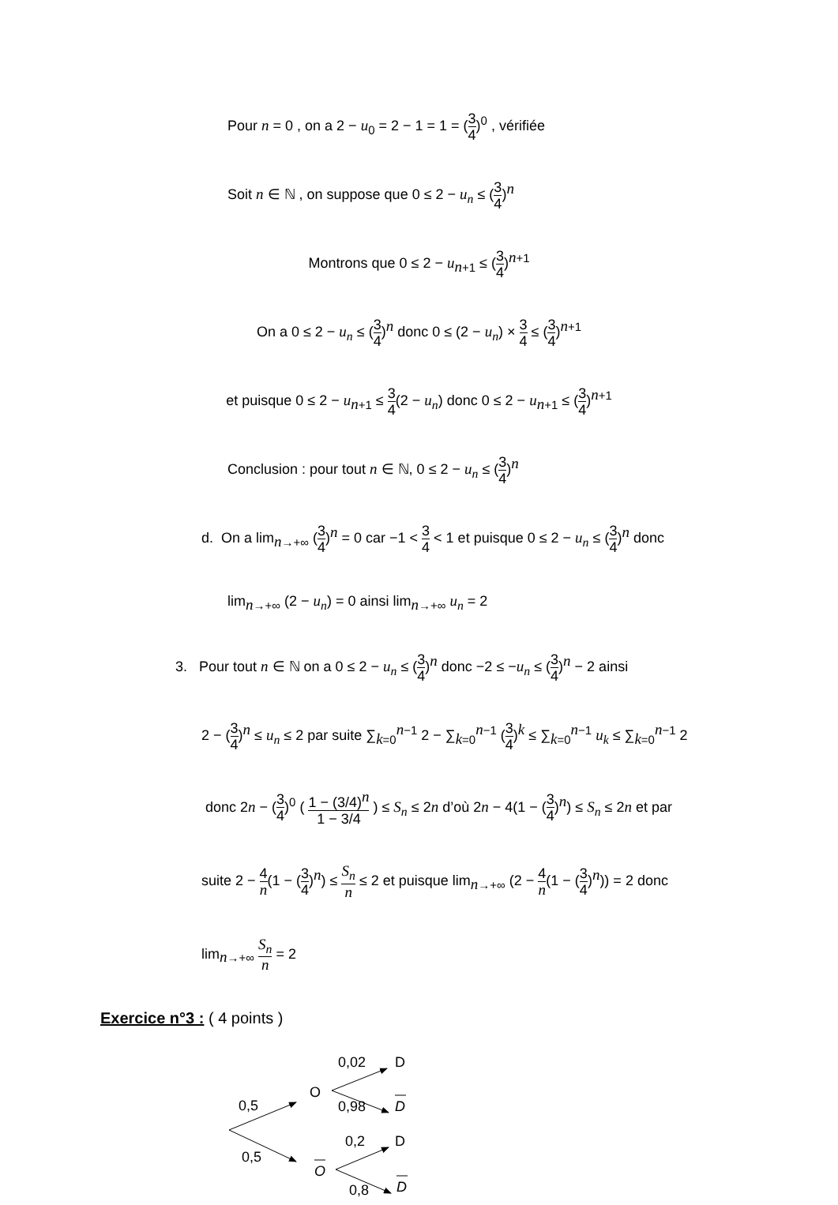Pour n = 0 , on a 2 − u<sub>0</sub> = 2 − 1 = 1 = (3 4)<sup>0</sup> , vérifiée
Soit n ∈ ℕ , on suppose que 0 ≤ 2 − u<sub>n</sub> ≤ (3 4)<sup>n</sup>
Montrons que 0 ≤ 2 − u<sub>n+1</sub> ≤ (3 4)<sup>n+1</sup>
On a 0 ≤ 2 − u<sub>n</sub> ≤ (3 4)<sup>n</sup> donc 0 ≤ (2 − u<sub>n</sub>) × 3 4 ≤ (3 4)<sup>n+1</sup>
et puisque 0 ≤ 2 − u<sub>n+1</sub> ≤ 3 4(2 − u<sub>n</sub>) donc 0 ≤ 2 − u<sub>n+1</sub> ≤ (3 4)<sup>n+1</sup>
Conclusion : pour tout n ∈ ℕ, 0 ≤ 2 − u<sub>n</sub> ≤ (3 4)<sup>n</sup>
d. On a lim<sub>n→+∞</sub> (3 4)<sup>n</sup> = 0 car −1 < 3 4 < 1 et puisque 0 ≤ 2 − u<sub>n</sub> ≤ (3 4)<sup>n</sup> donc
lim<sub>n→+∞</sub> (2 − u<sub>n</sub>) = 0 ainsi lim<sub>n→+∞</sub> u<sub>n</sub> = 2
3. Pour tout n ∈ ℕ on a 0 ≤ 2 − u<sub>n</sub> ≤ (3 4)<sup>n</sup> donc −2 ≤ −u<sub>n</sub> ≤ (3 4)<sup>n</sup> − 2 ainsi
2 − (3 4)<sup>n</sup> ≤ u<sub>n</sub> ≤ 2 par suite ∑<sub>k=0</sub><sup>n−1</sup> 2 − ∑<sub>k=0</sub><sup>n−1</sup> (3 4)<sup>k</sup> ≤ ∑<sub>k=0</sub><sup>n−1</sup> u<sub>k</sub> ≤ ∑<sub>k=0</sub><sup>n−1</sup> 2
donc 2n − (3 4)<sup>0</sup> ( 1 − (3/4)<sup>n</sup> 1 − 3/4 ) ≤ S<sub>n</sub> ≤ 2n d’où 2n − 4(1 − (3 4)<sup>n</sup>) ≤ S<sub>n</sub> ≤ 2n et par
suite 2 − 4 n(1 − (3 4)<sup>n</sup>) ≤ S<sub>n</sub> n ≤ 2 et puisque lim<sub>n→+∞</sub> (2 − 4 n(1 − (3 4)<sup>n</sup>)) = 2 donc
lim<sub>n→+∞</sub> S<sub>n</sub> n = 2
Exercice n°3 : ( 4 points )
0,5
0,5
O
O
0,02
0,98
0,2
0,8
D
D
D
D